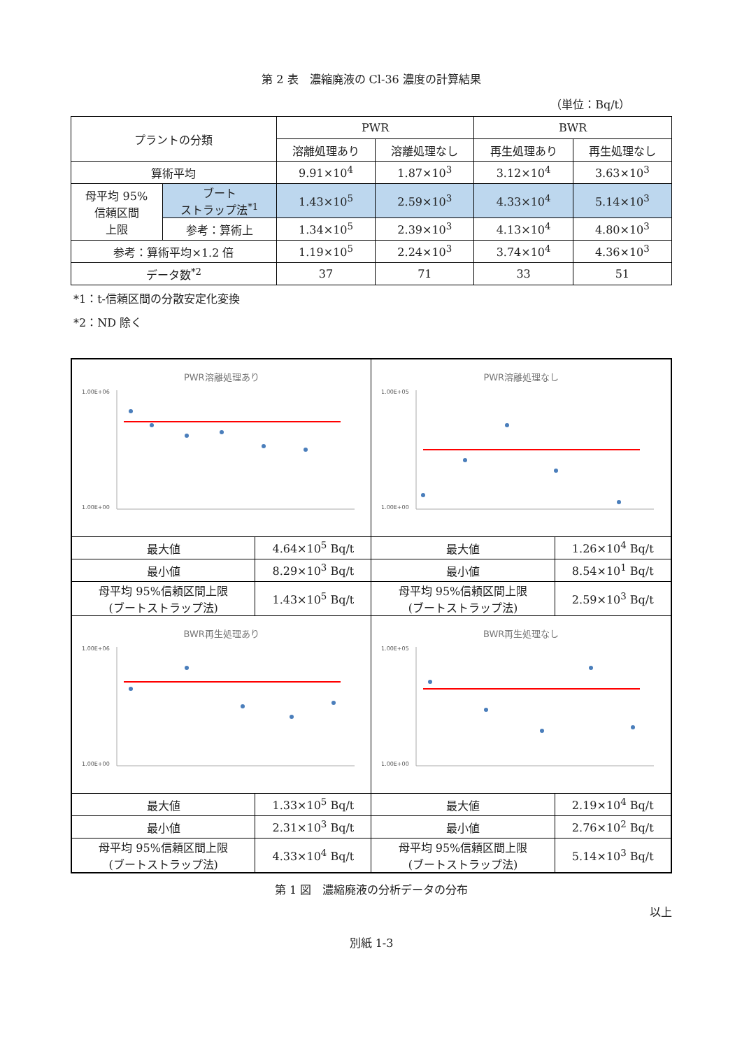第 2 表　濃縮廃液の Cl-36 濃度の計算結果
（単位：Bq/t）
| プラントの分類 | | PWR | | BWR | |
| | | 溶離処理あり | 溶離処理なし | 再生処理あり | 再生処理なし |
| 算術平均 | | 9.91×10<sup>4</sup> | 1.87×10<sup>3</sup> | 3.12×10<sup>4</sup> | 3.63×10<sup>3</sup> |
| 母平均 95% 信頼区間 上限 | ブート ストラップ法<sup>*1</sup> | 1.43×10<sup>5</sup> | 2.59×10<sup>3</sup> | 4.33×10<sup>4</sup> | 5.14×10<sup>3</sup> |
| | 参考：算術上 | 1.34×10<sup>5</sup> | 2.39×10<sup>3</sup> | 4.13×10<sup>4</sup> | 4.80×10<sup>3</sup> |
| 参考：算術平均×1.2 倍 | | 1.19×10<sup>5</sup> | 2.24×10<sup>3</sup> | 3.74×10<sup>4</sup> | 4.36×10<sup>3</sup> |
| データ数<sup>*2</sup> | | 37 | 71 | 33 | 51 |
*1：t-信頼区間の分散安定化変換
*2：ND 除く
| PWR溶離処理あり 1.00E+06 1.00E+00 | | PWR溶離処理なし 1.00E+05 1.00E+00 | |
| 最大値 | 4.64×10<sup>5</sup> Bq/t | 最大値 | 1.26×10<sup>4</sup> Bq/t |
| 最小値 | 8.29×10<sup>3</sup> Bq/t | 最小値 | 8.54×10<sup>1</sup> Bq/t |
| 母平均 95%信頼区間上限 (ブートストラップ法) | 1.43×10<sup>5</sup> Bq/t | 母平均 95%信頼区間上限 (ブートストラップ法) | 2.59×10<sup>3</sup> Bq/t |
| BWR再生処理あり 1.00E+06 1.00E+00 | | BWR再生処理なし 1.00E+05 1.00E+00 | |
| 最大値 | 1.33×10<sup>5</sup> Bq/t | 最大値 | 2.19×10<sup>4</sup> Bq/t |
| 最小値 | 2.31×10<sup>3</sup> Bq/t | 最小値 | 2.76×10<sup>2</sup> Bq/t |
| 母平均 95%信頼区間上限 (ブートストラップ法) | 4.33×10<sup>4</sup> Bq/t | 母平均 95%信頼区間上限 (ブートストラップ法) | 5.14×10<sup>3</sup> Bq/t |
第 1 図　濃縮廃液の分析データの分布
以上
別紙 1-3